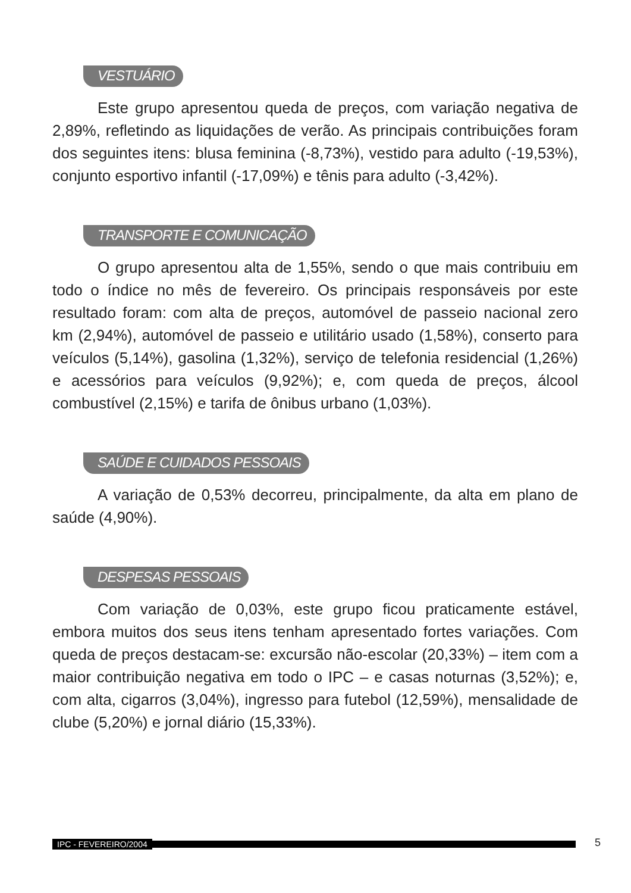VESTUÁRIO
Este grupo apresentou queda de preços, com variação negativa de 2,89%, refletindo as liquidações de verão. As principais contribuições foram dos seguintes itens: blusa feminina (-8,73%), vestido para adulto (-19,53%), conjunto esportivo infantil (-17,09%) e tênis para adulto (-3,42%).
TRANSPORTE E COMUNICAÇÃO
O grupo apresentou alta de 1,55%, sendo o que mais contribuiu em todo o índice no mês de fevereiro. Os principais responsáveis por este resultado foram: com alta de preços, automóvel de passeio nacional zero km (2,94%), automóvel de passeio e utilitário usado (1,58%), conserto para veículos (5,14%), gasolina (1,32%), serviço de telefonia residencial (1,26%) e acessórios para veículos (9,92%); e, com queda de preços, álcool combustível (2,15%) e tarifa de ônibus urbano (1,03%).
SAÚDE E CUIDADOS PESSOAIS
A variação de 0,53% decorreu, principalmente, da alta em plano de saúde (4,90%).
DESPESAS PESSOAIS
Com variação de 0,03%, este grupo ficou praticamente estável, embora muitos dos seus itens tenham apresentado fortes variações. Com queda de preços destacam-se: excursão não-escolar (20,33%) – item com a maior contribuição negativa em todo o IPC – e casas noturnas (3,52%); e, com alta, cigarros (3,04%), ingresso para futebol (12,59%), mensalidade de clube (5,20%) e jornal diário (15,33%).
IPC - FEVEREIRO/2004 5